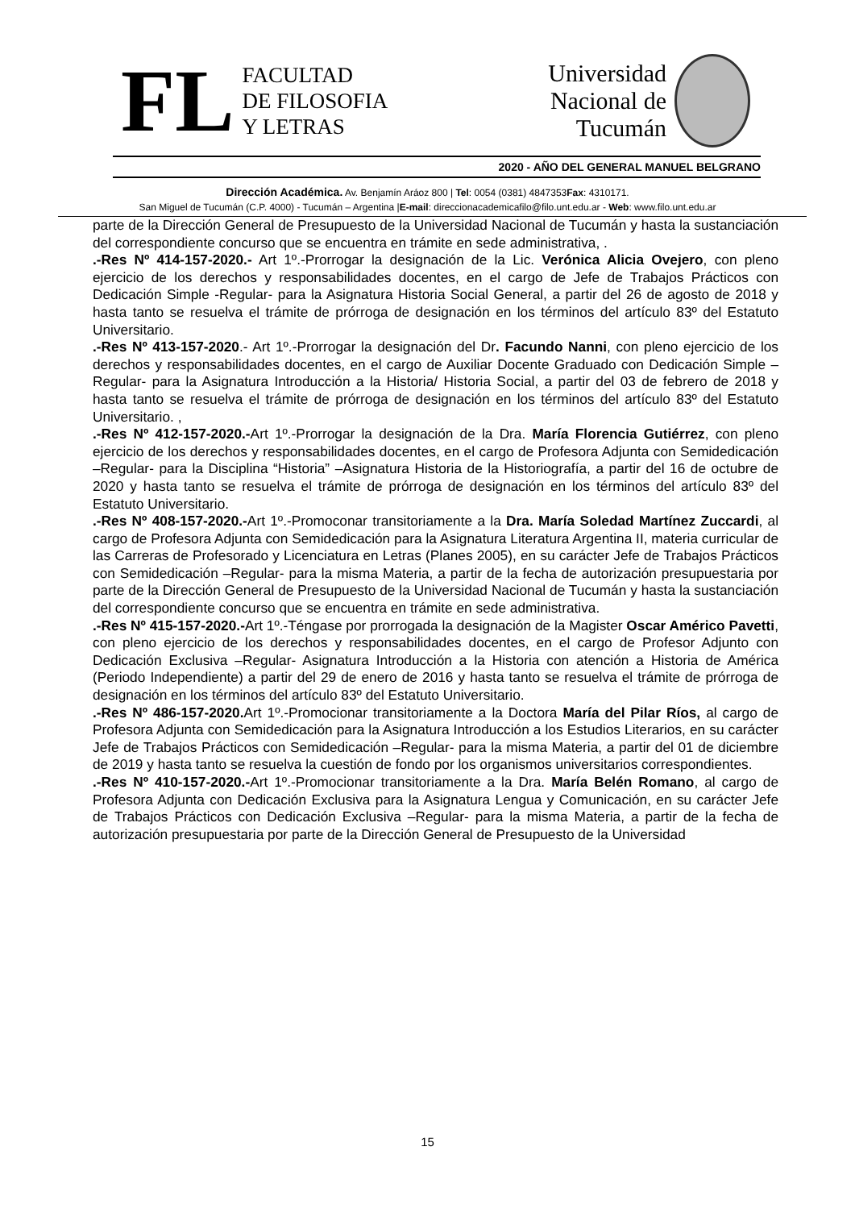FL
FACULTAD
DE FILOSOFIA
Y LETRAS
Universidad
Nacional de
Tucumán
2020 - AÑO DEL GENERAL MANUEL BELGRANO
Dirección Académica. Av. Benjamín Aráoz 800 | Tel: 0054 (0381) 4847353Fax: 4310171.
San Miguel de Tucumán (C.P. 4000) - Tucumán – Argentina |E-mail: direccionacademicafilo@filo.unt.edu.ar - Web: www.filo.unt.edu.ar
parte de la Dirección General de Presupuesto de la Universidad Nacional de Tucumán y hasta la sustanciación del correspondiente concurso que se encuentra en trámite en sede administrativa, .
.-Res Nº 414-157-2020.- Art 1º.-Prorrogar la designación de la Lic. Verónica Alicia Ovejero, con pleno ejercicio de los derechos y responsabilidades docentes, en el cargo de Jefe de Trabajos Prácticos con Dedicación Simple -Regular- para la Asignatura Historia Social General, a partir del 26 de agosto de 2018 y hasta tanto se resuelva el trámite de prórroga de designación en los términos del artículo 83º del Estatuto Universitario.
.-Res Nº 413-157-2020.- Art 1º.-Prorrogar la designación del Dr. Facundo Nanni, con pleno ejercicio de los derechos y responsabilidades docentes, en el cargo de Auxiliar Docente Graduado con Dedicación Simple –Regular- para la Asignatura Introducción a la Historia/ Historia Social, a partir del 03 de febrero de 2018 y hasta tanto se resuelva el trámite de prórroga de designación en los términos del artículo 83º del Estatuto Universitario. ,
.-Res Nº 412-157-2020.-Art 1º.-Prorrogar la designación de la Dra. María Florencia Gutiérrez, con pleno ejercicio de los derechos y responsabilidades docentes, en el cargo de Profesora Adjunta con Semidedicación –Regular- para la Disciplina “Historia” –Asignatura Historia de la Historiografía, a partir del 16 de octubre de 2020 y hasta tanto se resuelva el trámite de prórroga de designación en los términos del artículo 83º del Estatuto Universitario.
.-Res Nº 408-157-2020.-Art 1º.-Promoconar transitoriamente a la Dra. María Soledad Martínez Zuccardi, al cargo de Profesora Adjunta con Semidedicación para la Asignatura Literatura Argentina II, materia curricular de las Carreras de Profesorado y Licenciatura en Letras (Planes 2005), en su carácter Jefe de Trabajos Prácticos con Semidedicación –Regular- para la misma Materia, a partir de la fecha de autorización presupuestaria por parte de la Dirección General de Presupuesto de la Universidad Nacional de Tucumán y hasta la sustanciación del correspondiente concurso que se encuentra en trámite en sede administrativa.
.-Res Nº 415-157-2020.-Art 1º.-Téngase por prorrogada la designación de la Magister Oscar Américo Pavetti, con pleno ejercicio de los derechos y responsabilidades docentes, en el cargo de Profesor Adjunto con Dedicación Exclusiva –Regular- Asignatura Introducción a la Historia con atención a Historia de América (Periodo Independiente) a partir del 29 de enero de 2016 y hasta tanto se resuelva el trámite de prórroga de designación en los términos del artículo 83º del Estatuto Universitario.
.-Res Nº 486-157-2020. Art 1º.-Promocionar transitoriamente a la Doctora María del Pilar Ríos, al cargo de Profesora Adjunta con Semidedicación para la Asignatura Introducción a los Estudios Literarios, en su carácter Jefe de Trabajos Prácticos con Semidedicación –Regular- para la misma Materia, a partir del 01 de diciembre de 2019 y hasta tanto se resuelva la cuestión de fondo por los organismos universitarios correspondientes.
.-Res Nº 410-157-2020.-Art 1º.-Promocionar transitoriamente a la Dra. María Belén Romano, al cargo de Profesora Adjunta con Dedicación Exclusiva para la Asignatura Lengua y Comunicación, en su carácter Jefe de Trabajos Prácticos con Dedicación Exclusiva –Regular- para la misma Materia, a partir de la fecha de autorización presupuestaria por parte de la Dirección General de Presupuesto de la Universidad
15